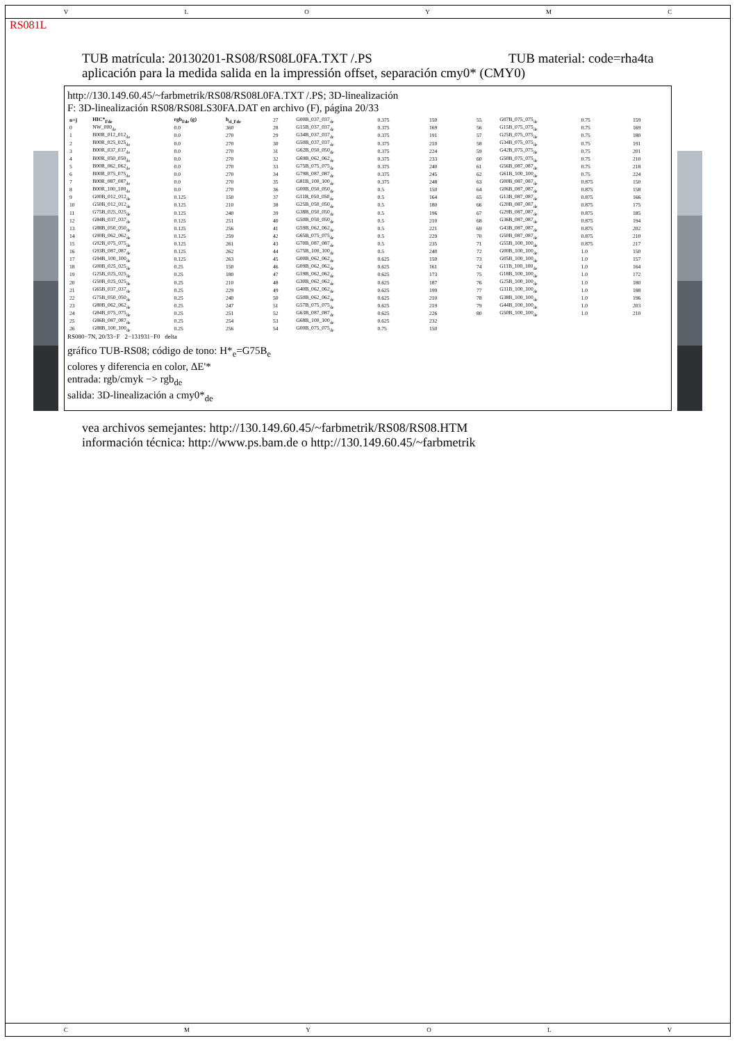VLOYMC
RS081L
TUB material: code=rha4ta TUB matrícula: 20130201-RS08/RS08L0FA.TXT /.PS
aplicación para la medida salida en la impressión offset, separación cmy0* (CMY0)
http://130.149.60.45/~farbmetrik/RS08/RS08L0FA.TXT /.PS; 3D-linealización
F: 3D-linealización RS08/RS08LS30FA.DAT en archivo (F), página 20/33
| n=j | HIC*<sub>Fde</sub> | rgb<sub>Fde</sub> (g) | h<sub>sl_Fde</sub> |
| --- | --- | --- | --- |
| 0 | NW_000<sub>de</sub> | 0.0 | 360 |
| 1 | B00R_012_012<sub>de</sub> | 0.0 | 270 |
| 2 | B00R_025_025<sub>de</sub> | 0.0 | 270 |
| 3 | B00R_037_037<sub>de</sub> | 0.0 | 270 |
| 4 | B00R_050_050<sub>de</sub> | 0.0 | 270 |
| 5 | B00R_062_062<sub>de</sub> | 0.0 | 270 |
| 6 | B00R_075_075<sub>de</sub> | 0.0 | 270 |
| 7 | B00R_087_087<sub>de</sub> | 0.0 | 270 |
| 8 | B00R_100_100<sub>de</sub> | 0.0 | 270 |
| 9 | G00B_012_012<sub>de</sub> | 0.125 | 150 |
| 10 | G50B_012_012<sub>de</sub> | 0.125 | 210 |
| 11 | G75B_025_025<sub>de</sub> | 0.125 | 240 |
| 12 | G84B_037_037<sub>de</sub> | 0.125 | 251 |
| 13 | G88B_050_050<sub>de</sub> | 0.125 | 256 |
| 14 | G90B_062_062<sub>de</sub> | 0.125 | 259 |
| 15 | G92B_075_075<sub>de</sub> | 0.125 | 261 |
| 16 | G93B_087_087<sub>de</sub> | 0.125 | 262 |
| 17 | G94B_100_100<sub>de</sub> | 0.125 | 263 |
| 18 | G00B_025_025<sub>de</sub> | 0.25 | 150 |
| 19 | G25B_025_025<sub>de</sub> | 0.25 | 180 |
| 20 | G50B_025_025<sub>de</sub> | 0.25 | 210 |
| 21 | G65B_037_037<sub>de</sub> | 0.25 | 229 |
| 22 | G75B_050_050<sub>de</sub> | 0.25 | 240 |
| 23 | G80B_062_062<sub>de</sub> | 0.25 | 247 |
| 24 | G84B_075_075<sub>de</sub> | 0.25 | 251 |
| 25 | G86B_087_087<sub>de</sub> | 0.25 | 254 |
| 26 | G88B_100_100<sub>de</sub> | 0.25 | 256 |
| 27 | G00B_037_037<sub>de</sub> | 0.375 | 150 |
| 28 | G15B_037_037<sub>de</sub> | 0.375 | 169 |
| 29 | G34B_037_037<sub>de</sub> | 0.375 | 191 |
| 30 | G50B_037_037<sub>de</sub> | 0.375 | 210 |
| 31 | G62B_050_050<sub>de</sub> | 0.375 | 224 |
| 32 | G69B_062_062<sub>de</sub> | 0.375 | 233 |
| 33 | G75B_075_075<sub>de</sub> | 0.375 | 240 |
| 34 | G79B_087_087<sub>de</sub> | 0.375 | 245 |
| 35 | G81B_100_100<sub>de</sub> | 0.375 | 248 |
| 36 | G00B_050_050<sub>de</sub> | 0.5 | 150 |
| 37 | G11B_050_050<sub>de</sub> | 0.5 | 164 |
| 38 | G25B_050_050<sub>de</sub> | 0.5 | 180 |
| 39 | G38B_050_050<sub>de</sub> | 0.5 | 196 |
| 40 | G50B_050_050<sub>de</sub> | 0.5 | 210 |
| 41 | G59B_062_062<sub>de</sub> | 0.5 | 221 |
| 42 | G65B_075_075<sub>de</sub> | 0.5 | 229 |
| 43 | G70B_087_087<sub>de</sub> | 0.5 | 235 |
| 44 | G75B_100_100<sub>de</sub> | 0.5 | 240 |
| 45 | G00B_062_062<sub>de</sub> | 0.625 | 150 |
| 46 | G09B_062_062<sub>de</sub> | 0.625 | 161 |
| 47 | G19B_062_062<sub>de</sub> | 0.625 | 173 |
| 48 | G30B_062_062<sub>de</sub> | 0.625 | 187 |
| 49 | G40B_062_062<sub>de</sub> | 0.625 | 199 |
| 50 | G50B_062_062<sub>de</sub> | 0.625 | 210 |
| 51 | G57B_075_075<sub>de</sub> | 0.625 | 219 |
| 52 | G63B_087_087<sub>de</sub> | 0.625 | 226 |
| 53 | G68B_100_100<sub>de</sub> | 0.625 | 232 |
| 54 | G00B_075_075<sub>de</sub> | 0.75 | 150 |
| 55 | G07B_075_075<sub>de</sub> | 0.75 | 159 |
| 56 | G15B_075_075<sub>de</sub> | 0.75 | 169 |
| 57 | G25B_075_075<sub>de</sub> | 0.75 | 180 |
| 58 | G34B_075_075<sub>de</sub> | 0.75 | 191 |
| 59 | G42B_075_075<sub>de</sub> | 0.75 | 201 |
| 60 | G50B_075_075<sub>de</sub> | 0.75 | 210 |
| 61 | G56B_087_087<sub>de</sub> | 0.75 | 218 |
| 62 | G61B_100_100<sub>de</sub> | 0.75 | 224 |
| 63 | G00B_087_087<sub>de</sub> | 0.875 | 150 |
| 64 | G06B_087_087<sub>de</sub> | 0.875 | 158 |
| 65 | G13B_087_087<sub>de</sub> | 0.875 | 166 |
| 66 | G20B_087_087<sub>de</sub> | 0.875 | 175 |
| 67 | G29B_087_087<sub>de</sub> | 0.875 | 185 |
| 68 | G36B_087_087<sub>de</sub> | 0.875 | 194 |
| 69 | G43B_087_087<sub>de</sub> | 0.875 | 202 |
| 70 | G50B_087_087<sub>de</sub> | 0.875 | 210 |
| 71 | G55B_100_100<sub>de</sub> | 0.875 | 217 |
| 72 | G00B_100_100<sub>de</sub> | 1.0 | 150 |
| 73 | G05B_100_100<sub>de</sub> | 1.0 | 157 |
| 74 | G11B_100_100<sub>de</sub> | 1.0 | 164 |
| 75 | G18B_100_100<sub>de</sub> | 1.0 | 172 |
| 76 | G25B_100_100<sub>de</sub> | 1.0 | 180 |
| 77 | G31B_100_100<sub>de</sub> | 1.0 | 188 |
| 78 | G38B_100_100<sub>de</sub> | 1.0 | 196 |
| 79 | G44B_100_100<sub>de</sub> | 1.0 | 203 |
| 80 | G50B_100_100<sub>de</sub> | 1.0 | 210 |
RS080−7N, 20/33−F 2−131931−F0 delta
gráfico TUB-RS08; código de tono: H*<sub>e</sub>=G75B<sub>e</sub>
colores y diferencia en color, ΔE'*
entrada: rgb/cmyk −> rgb<sub>de</sub>
salida: 3D-linealización a cmy0*<sub>de</sub>
vea archivos semejantes: http://130.149.60.45/~farbmetrik/RS08/RS08.HTM
información técnica: http://www.ps.bam.de o http://130.149.60.45/~farbmetrik
CMYOLV